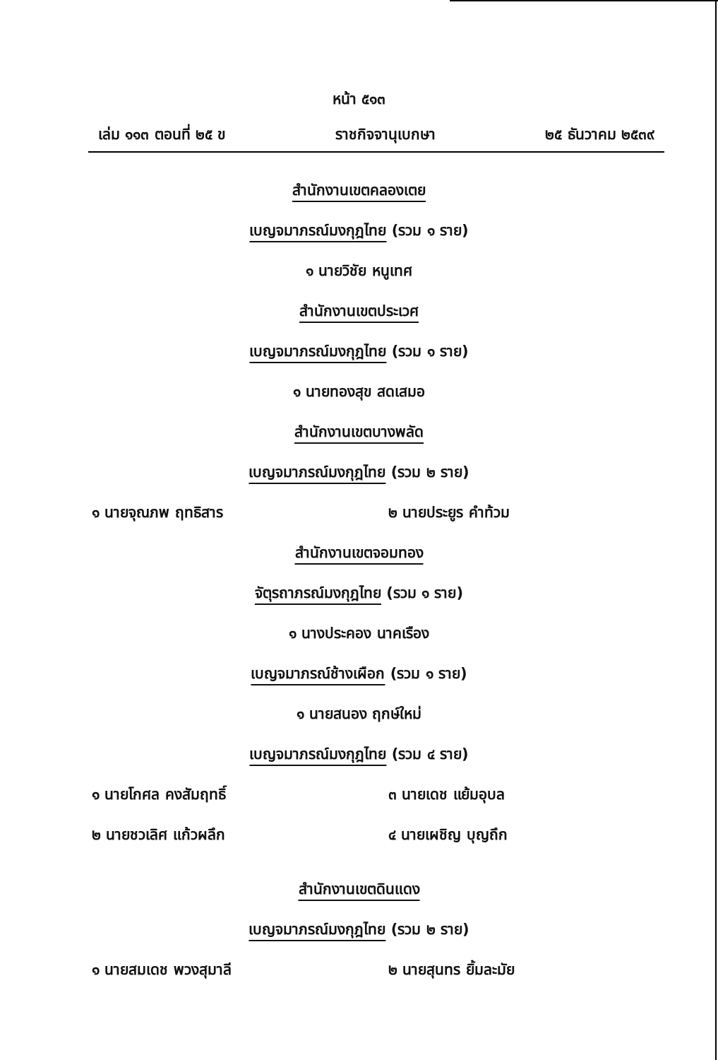หน้า ๕๑๓
เล่ม ๑๑๓ ตอนที่ ๒๕ ข ราชกิจจานุเบกษา ๒๕ ธันวาคม ๒๕๓๙
สำนักงานเขตคลองเตย
เบญจมาภรณ์มงกุฎไทย (รวม ๑ ราย)
๑ นายวิชัย หนูเทศ
สำนักงานเขตประเวศ
เบญจมาภรณ์มงกุฎไทย (รวม ๑ ราย)
๑ นายทองสุข สดเสมอ
สำนักงานเขตบางพลัด
เบญจมาภรณ์มงกุฎไทย (รวม ๒ ราย)
๑ นายจุณภพ ฤทธิสาร ๒ นายประยูร คำท้วม
สำนักงานเขตจอมทอง
จัตุรถาภรณ์มงกุฎไทย (รวม ๑ ราย)
๑ นางประคอง นาคเรือง
เบญจมาภรณ์ช้างเผือก (รวม ๑ ราย)
๑ นายสนอง ฤกษ์ใหม่
เบญจมาภรณ์มงกุฎไทย (รวม ๔ ราย)
๑ นายโกศล คงสัมฤทธิ์ ๓ นายเดช แย้มอุบล
๒ นายชวเลิศ แก้วผลึก ๔ นายเผชิญ บุญถึก
สำนักงานเขตดินแดง
เบญจมาภรณ์มงกุฎไทย (รวม ๒ ราย)
๑ นายสมเดช พวงสุมาลี ๒ นายสุนทร ยิ้มละมัย